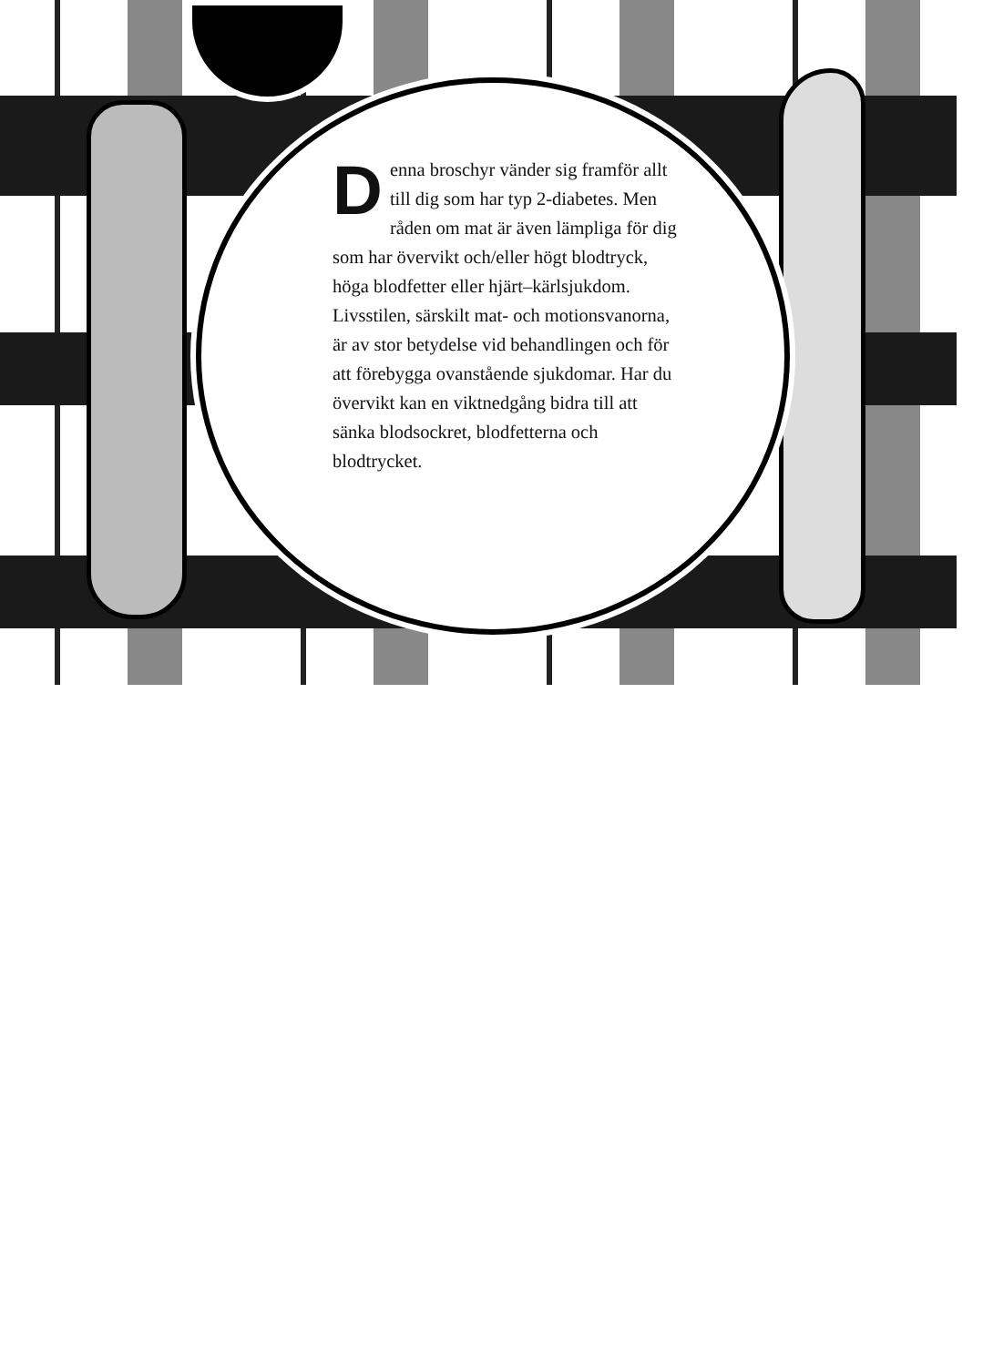Denna broschyr vänder sig framför allt till dig som har typ 2-diabetes. Men råden om mat är även lämpliga för dig som har övervikt och/eller högt blodtryck, höga blodfetter eller hjärt–kärlsjukdom. Livsstilen, särskilt mat- och motionsvanorna, är av stor betydelse vid behandlingen och för att förebygga ovanstående sjukdomar. Har du övervikt kan en viktnedgång bidra till att sänka blodsockret, blodfetterna och blodtrycket.